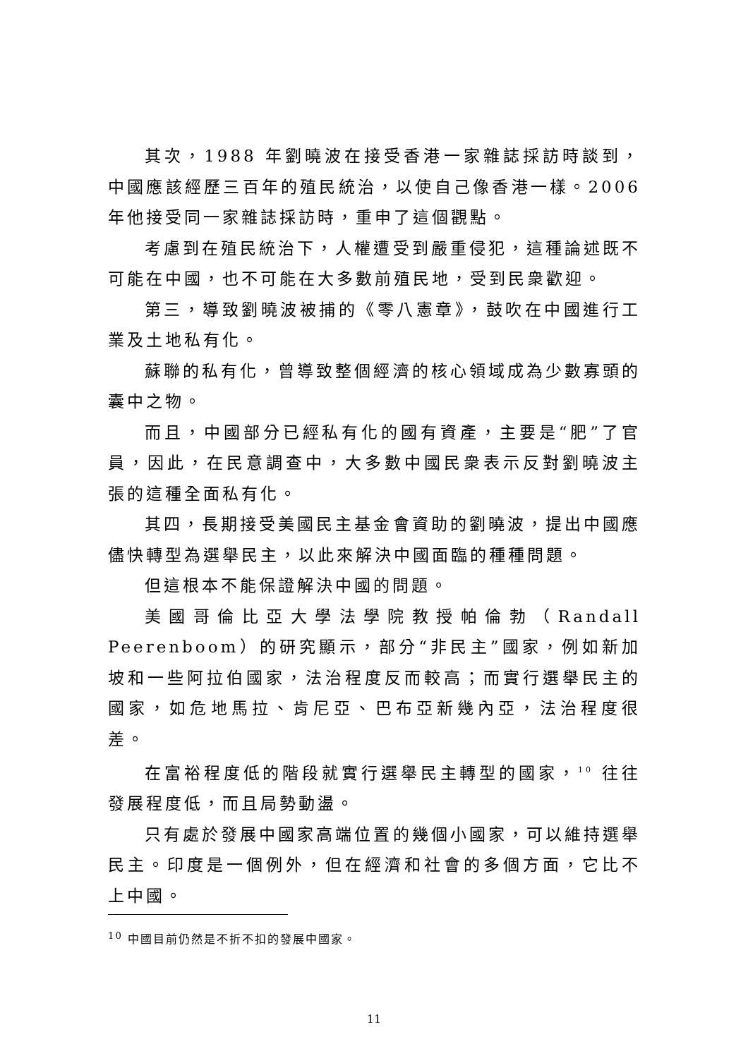其次，1988 年劉曉波在接受香港一家雜誌採訪時談到，中國應該經歷三百年的殖民統治，以使自己像香港一樣。2006 年他接受同一家雜誌採訪時，重申了這個觀點。
考慮到在殖民統治下，人權遭受到嚴重侵犯，這種論述既不可能在中國，也不可能在大多數前殖民地，受到民衆歡迎。
第三，導致劉曉波被捕的《零八憲章》，鼓吹在中國進行工業及土地私有化。
蘇聯的私有化，曾導致整個經濟的核心領域成為少數寡頭的囊中之物。
而且，中國部分已經私有化的國有資產，主要是“肥”了官員，因此，在民意調查中，大多數中國民衆表示反對劉曉波主張的這種全面私有化。
其四，長期接受美國民主基金會資助的劉曉波，提出中國應儘快轉型為選舉民主，以此來解決中國面臨的種種問題。
但這根本不能保證解決中國的問題。
美國哥倫比亞大學法學院教授帕倫勃（Randall Peerenboom）的研究顯示，部分“非民主”國家，例如新加坡和一些阿拉伯國家，法治程度反而較高；而實行選舉民主的國家，如危地馬拉、肯尼亞、巴布亞新幾內亞，法治程度很差。
在富裕程度低的階段就實行選舉民主轉型的國家，<sup>10</sup> 往往發展程度低，而且局勢動盪。
只有處於發展中國家高端位置的幾個小國家，可以維持選舉民主。印度是一個例外，但在經濟和社會的多個方面，它比不上中國。
<sup>10</sup> 中國目前仍然是不折不扣的發展中國家。
11